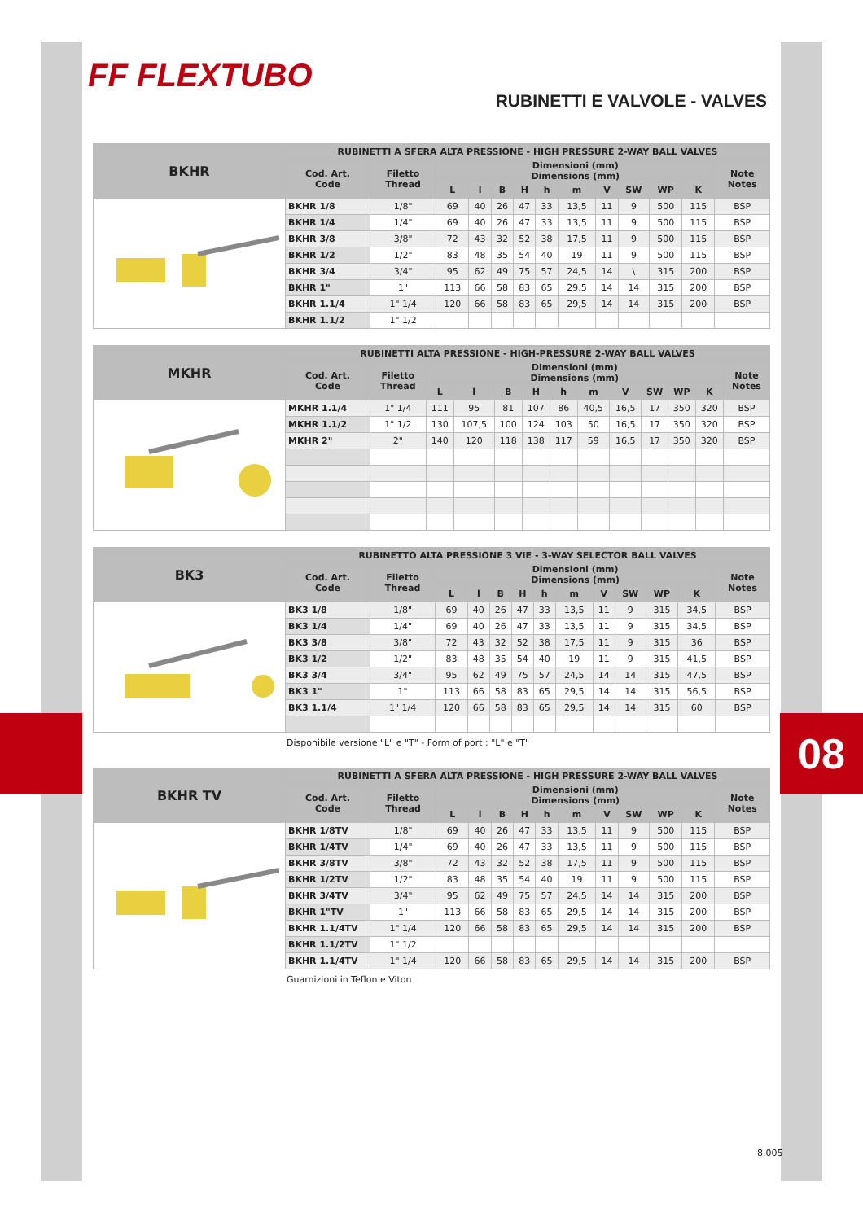FF FLEXTUBO
RUBINETTI E VALVOLE - VALVES
| BKHR | RUBINETTI A SFERA ALTA PRESSIONE - HIGH PRESSURE 2-WAY BALL VALVES | | | | | | | | | | | | |
| | Cod. Art. Code | Filetto Thread | Dimensioni (mm) Dimensions (mm) | | | | | | | | | | Note Notes |
| | | | L | l | B | H | h | m | V | SW | WP | K | |
| | BKHR 1/8 | 1/8" | 69 | 40 | 26 | 47 | 33 | 13,5 | 11 | 9 | 500 | 115 | BSP |
| | BKHR 1/4 | 1/4" | 69 | 40 | 26 | 47 | 33 | 13,5 | 11 | 9 | 500 | 115 | BSP |
| | BKHR 3/8 | 3/8" | 72 | 43 | 32 | 52 | 38 | 17,5 | 11 | 9 | 500 | 115 | BSP |
| | BKHR 1/2 | 1/2" | 83 | 48 | 35 | 54 | 40 | 19 | 11 | 9 | 500 | 115 | BSP |
| | BKHR 3/4 | 3/4" | 95 | 62 | 49 | 75 | 57 | 24,5 | 14 | \ | 315 | 200 | BSP |
| | BKHR 1" | 1" | 113 | 66 | 58 | 83 | 65 | 29,5 | 14 | 14 | 315 | 200 | BSP |
| | BKHR 1.1/4 | 1" 1/4 | 120 | 66 | 58 | 83 | 65 | 29,5 | 14 | 14 | 315 | 200 | BSP |
| | BKHR 1.1/2 | 1" 1/2 | | | | | | | | | | | |
| MKHR | RUBINETTI ALTA PRESSIONE - HIGH-PRESSURE 2-WAY BALL VALVES | | | | | | | | | | | | |
| | Cod. Art. Code | Filetto Thread | Dimensioni (mm) Dimensions (mm) | | | | | | | | | | Note Notes |
| | | | L | l | B | H | h | m | V | SW | WP | K | |
| | MKHR 1.1/4 | 1" 1/4 | 111 | 95 | 81 | 107 | 86 | 40,5 | 16,5 | 17 | 350 | 320 | BSP |
| | MKHR 1.1/2 | 1" 1/2 | 130 | 107,5 | 100 | 124 | 103 | 50 | 16,5 | 17 | 350 | 320 | BSP |
| | MKHR 2" | 2" | 140 | 120 | 118 | 138 | 117 | 59 | 16,5 | 17 | 350 | 320 | BSP |
| BK3 | RUBINETTO ALTA PRESSIONE 3 VIE - 3-WAY SELECTOR BALL VALVES | | | | | | | | | | | | |
| | Cod. Art. Code | Filetto Thread | Dimensioni (mm) Dimensions (mm) | | | | | | | | | | Note Notes |
| | | | L | l | B | H | h | m | V | SW | WP | K | |
| | BK3 1/8 | 1/8" | 69 | 40 | 26 | 47 | 33 | 13,5 | 11 | 9 | 315 | 34,5 | BSP |
| | BK3 1/4 | 1/4" | 69 | 40 | 26 | 47 | 33 | 13,5 | 11 | 9 | 315 | 34,5 | BSP |
| | BK3 3/8 | 3/8" | 72 | 43 | 32 | 52 | 38 | 17,5 | 11 | 9 | 315 | 36 | BSP |
| | BK3 1/2 | 1/2" | 83 | 48 | 35 | 54 | 40 | 19 | 11 | 9 | 315 | 41,5 | BSP |
| | BK3 3/4 | 3/4" | 95 | 62 | 49 | 75 | 57 | 24,5 | 14 | 14 | 315 | 47,5 | BSP |
| | BK3 1" | 1" | 113 | 66 | 58 | 83 | 65 | 29,5 | 14 | 14 | 315 | 56,5 | BSP |
| | BK3 1.1/4 | 1" 1/4 | 120 | 66 | 58 | 83 | 65 | 29,5 | 14 | 14 | 315 | 60 | BSP |
Disponibile versione "L" e "T" - Form of port : "L" e "T"
| BKHR TV | RUBINETTI A SFERA ALTA PRESSIONE - HIGH PRESSURE 2-WAY BALL VALVES | | | | | | | | | | | | |
| | Cod. Art. Code | Filetto Thread | Dimensioni (mm) Dimensions (mm) | | | | | | | | | | Note Notes |
| | | | L | l | B | H | h | m | V | SW | WP | K | |
| | BKHR 1/8TV | 1/8" | 69 | 40 | 26 | 47 | 33 | 13,5 | 11 | 9 | 500 | 115 | BSP |
| | BKHR 1/4TV | 1/4" | 69 | 40 | 26 | 47 | 33 | 13,5 | 11 | 9 | 500 | 115 | BSP |
| | BKHR 3/8TV | 3/8" | 72 | 43 | 32 | 52 | 38 | 17,5 | 11 | 9 | 500 | 115 | BSP |
| | BKHR 1/2TV | 1/2" | 83 | 48 | 35 | 54 | 40 | 19 | 11 | 9 | 500 | 115 | BSP |
| | BKHR 3/4TV | 3/4" | 95 | 62 | 49 | 75 | 57 | 24,5 | 14 | 14 | 315 | 200 | BSP |
| | BKHR 1"TV | 1" | 113 | 66 | 58 | 83 | 65 | 29,5 | 14 | 14 | 315 | 200 | BSP |
| | BKHR 1.1/4TV | 1" 1/4 | 120 | 66 | 58 | 83 | 65 | 29,5 | 14 | 14 | 315 | 200 | BSP |
| | BKHR 1.1/2TV | 1" 1/2 | | | | | | | | | | | |
| | BKHR 1.1/4TV | 1" 1/4 | 120 | 66 | 58 | 83 | 65 | 29,5 | 14 | 14 | 315 | 200 | BSP |
Guarnizioni in Teflon e Viton
08
8.005